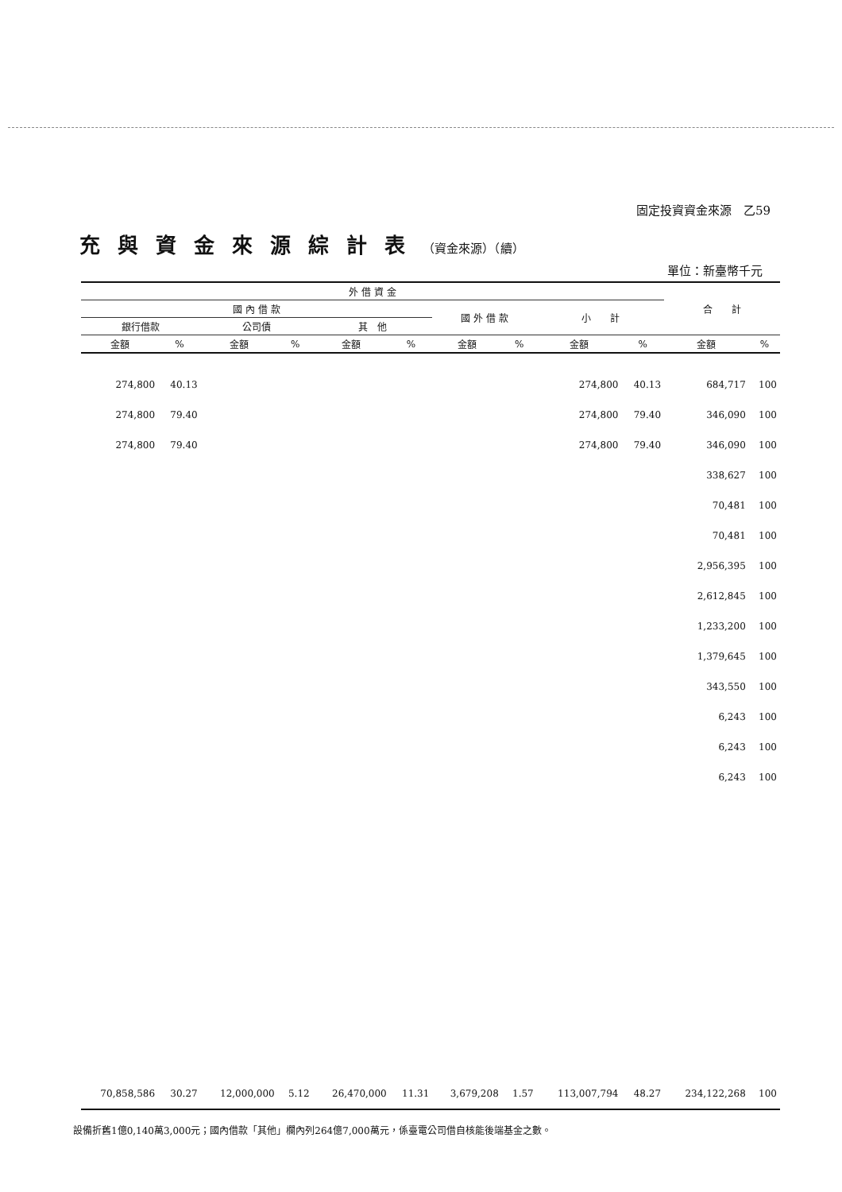固定投資資金來源　乙59
充與資金來源綜計表（資金來源）（續）
單位：新臺幣千元
| 外 借 資 金 | | | | | | | | | | 合 計 | |
| --- | --- | --- | --- | --- | --- | --- | --- | --- | --- | --- | --- |
| 國 內 借 款 | | | | | | 國 外 借 款 | | 小 計 | | | |
| 銀行借款 | | 公司債 | | 其 他 | | | | | | | |
| 金額 | % | 金額 | % | 金額 | % | 金額 | % | 金額 | % | 金額 | % |
| 274,800 | 40.13 | | | | | | | 274,800 | 40.13 | 684,717 | 100 |
| 274,800 | 79.40 | | | | | | | 274,800 | 79.40 | 346,090 | 100 |
| 274,800 | 79.40 | | | | | | | 274,800 | 79.40 | 346,090 | 100 |
| | | | | | | | | | | 338,627 | 100 |
| | | | | | | | | | | 70,481 | 100 |
| | | | | | | | | | | 70,481 | 100 |
| | | | | | | | | | | 2,956,395 | 100 |
| | | | | | | | | | | 2,612,845 | 100 |
| | | | | | | | | | | 1,233,200 | 100 |
| | | | | | | | | | | 1,379,645 | 100 |
| | | | | | | | | | | 343,550 | 100 |
| | | | | | | | | | | 6,243 | 100 |
| | | | | | | | | | | 6,243 | 100 |
| | | | | | | | | | | 6,243 | 100 |
| 70,858,586 | 30.27 | 12,000,000 | 5.12 | 26,470,000 | 11.31 | 3,679,208 | 1.57 | 113,007,794 | 48.27 | 234,122,268 | 100 |
設備折舊1億0,140萬3,000元；國內借款「其他」欄內列264億7,000萬元，係臺電公司借自核能後端基金之數。